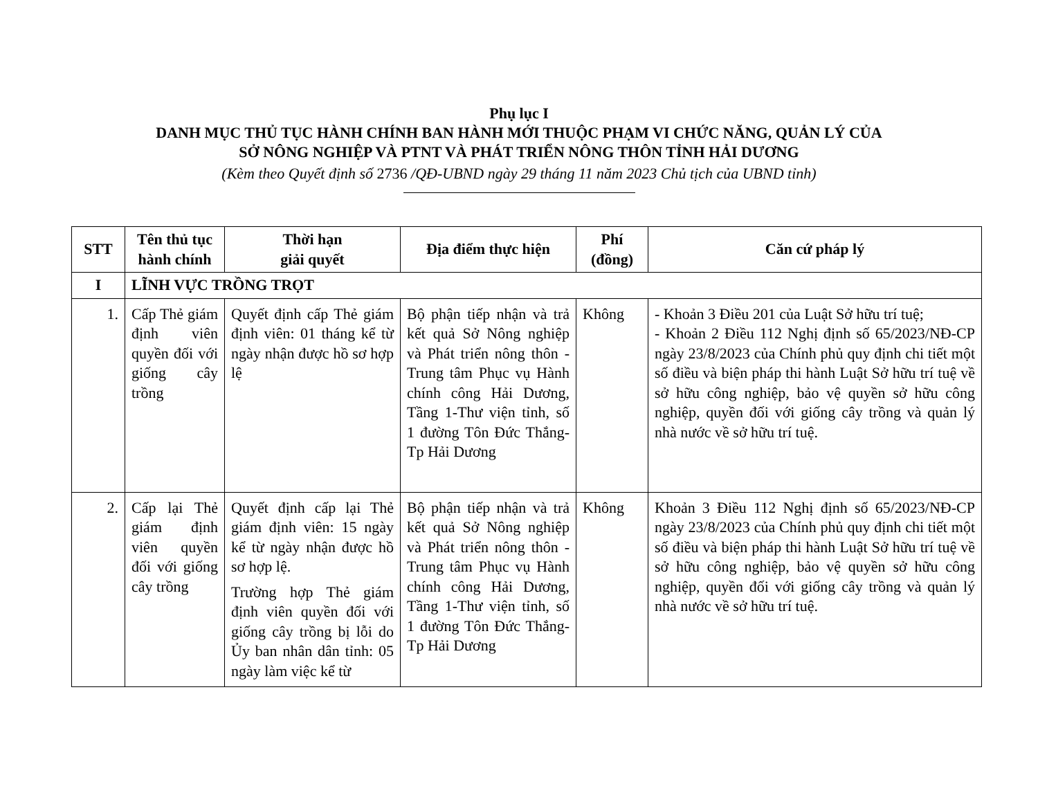Phụ lục I
DANH MỤC THỦ TỤC HÀNH CHÍNH BAN HÀNH MỚI THUỘC PHẠM VI CHỨC NĂNG, QUẢN LÝ CỦA
SỞ NÔNG NGHIỆP VÀ PTNT VÀ PHÁT TRIỂN NÔNG THÔN TỈNH HẢI DƯƠNG
(Kèm theo Quyết định số 2736 /QĐ-UBND ngày 29 tháng 11 năm 2023 Chủ tịch của UBND tỉnh)
| STT | Tên thủ tục hành chính | Thời hạn giải quyết | Địa điểm thực hiện | Phí (đồng) | Căn cứ pháp lý |
| --- | --- | --- | --- | --- | --- |
| I | LĨNH VỰC TRỒNG TRỌT | | | | |
| 1. | Cấp Thẻ giám định viên quyền đối với giống cây trồng | Quyết định cấp Thẻ giám định viên: 01 tháng kể từ ngày nhận được hồ sơ hợp lệ | Bộ phận tiếp nhận và trả kết quả Sở Nông nghiệp và Phát triển nông thôn -Trung tâm Phục vụ Hành chính công Hải Dương, Tầng 1-Thư viện tỉnh, số 1 đường Tôn Đức Thắng-Tp Hải Dương | Không | - Khoản 3 Điều 201 của Luật Sở hữu trí tuệ; - Khoản 2 Điều 112 Nghị định số 65/2023/NĐ-CP ngày 23/8/2023 của Chính phủ quy định chi tiết một số điều và biện pháp thi hành Luật Sở hữu trí tuệ về sở hữu công nghiệp, bảo vệ quyền sở hữu công nghiệp, quyền đối với giống cây trồng và quản lý nhà nước về sở hữu trí tuệ. |
| 2. | Cấp lại Thẻ giám định viên quyền đối với giống cây trồng | Quyết định cấp lại Thẻ giám định viên: 15 ngày kể từ ngày nhận được hồ sơ hợp lệ. Trường hợp Thẻ giám định viên quyền đối với giống cây trồng bị lỗi do Ủy ban nhân dân tỉnh: 05 ngày làm việc kể từ | Bộ phận tiếp nhận và trả kết quả Sở Nông nghiệp và Phát triển nông thôn -Trung tâm Phục vụ Hành chính công Hải Dương, Tầng 1-Thư viện tỉnh, số 1 đường Tôn Đức Thắng-Tp Hải Dương | Không | Khoản 3 Điều 112 Nghị định số 65/2023/NĐ-CP ngày 23/8/2023 của Chính phủ quy định chi tiết một số điều và biện pháp thi hành Luật Sở hữu trí tuệ về sở hữu công nghiệp, bảo vệ quyền sở hữu công nghiệp, quyền đối với giống cây trồng và quản lý nhà nước về sở hữu trí tuệ. |